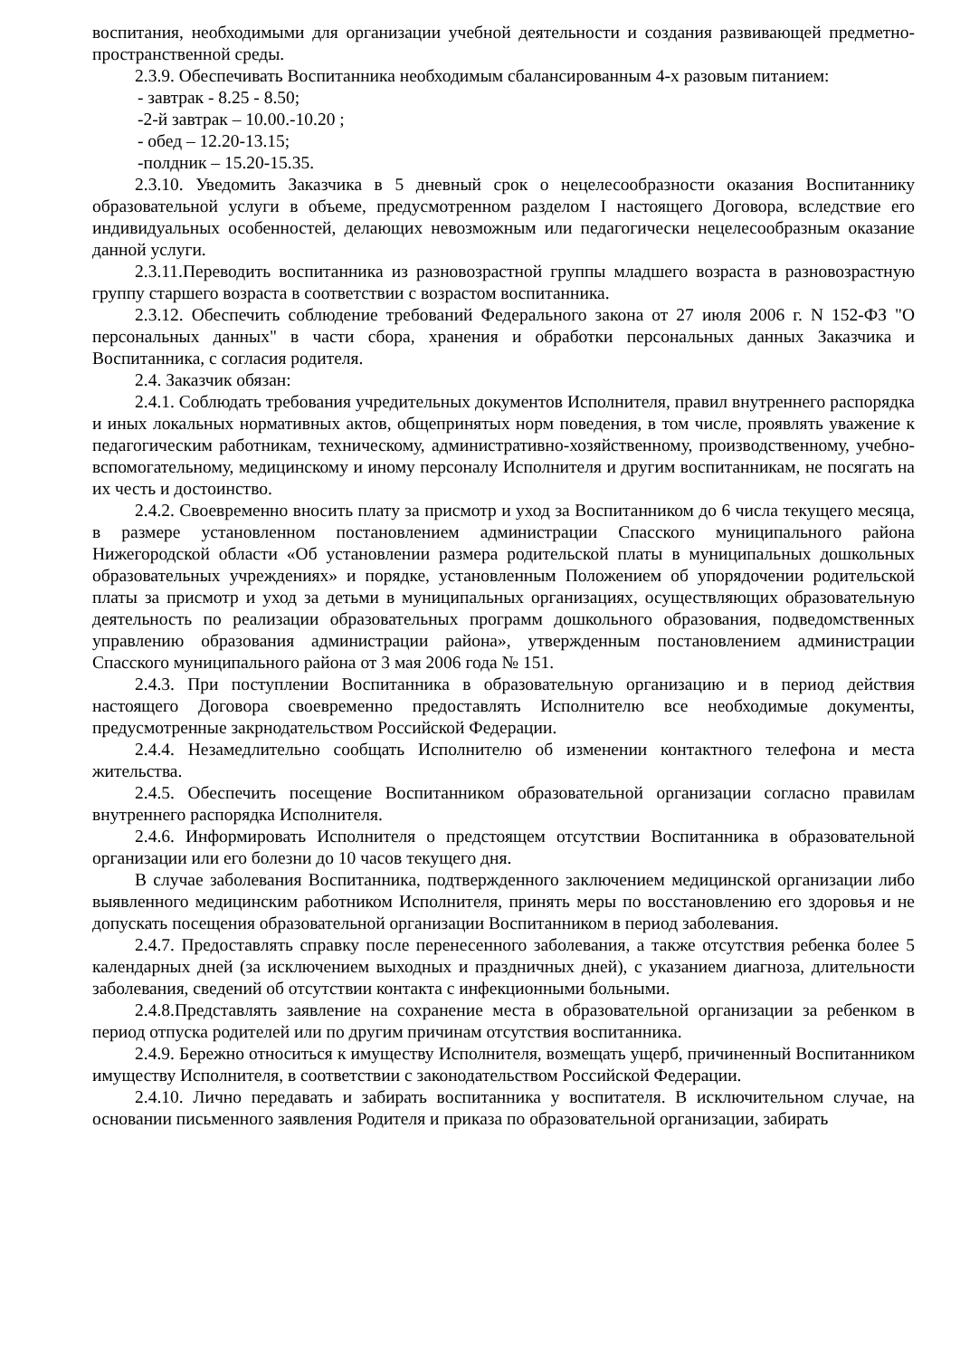воспитания, необходимыми для организации учебной деятельности и создания развивающей предметно-пространственной среды.
2.3.9. Обеспечивать Воспитанника необходимым сбалансированным 4-х разовым питанием:
- завтрак - 8.25 - 8.50;
-2-й завтрак – 10.00.-10.20 ;
- обед – 12.20-13.15;
-полдник – 15.20-15.35.
2.3.10. Уведомить Заказчика в 5 дневный срок о нецелесообразности оказания Воспитаннику образовательной услуги в объеме, предусмотренном разделом I настоящего Договора, вследствие его индивидуальных особенностей, делающих невозможным или педагогически нецелесообразным оказание данной услуги.
2.3.11.Переводить воспитанника из разновозрастной группы младшего возраста в разновозрастную группу старшего возраста в соответствии с возрастом воспитанника.
2.3.12. Обеспечить соблюдение требований Федерального закона от 27 июля 2006 г. N 152-ФЗ "О персональных данных" в части сбора, хранения и обработки персональных данных Заказчика и Воспитанника, с согласия родителя.
2.4. Заказчик обязан:
2.4.1. Соблюдать требования учредительных документов Исполнителя, правил внутреннего распорядка и иных локальных нормативных актов, общепринятых норм поведения, в том числе, проявлять уважение к педагогическим работникам, техническому, административно-хозяйственному, производственному, учебно-вспомогательному, медицинскому и иному персоналу Исполнителя и другим воспитанникам, не посягать на их честь и достоинство.
2.4.2. Своевременно вносить плату за присмотр и уход за Воспитанником до 6 числа текущего месяца, в размере установленном постановлением администрации Спасского муниципального района Нижегородской области «Об установлении размера родительской платы в муниципальных дошкольных образовательных учреждениях» и порядке, установленным Положением об упорядочении родительской платы за присмотр и уход за детьми в муниципальных организациях, осуществляющих образовательную деятельность по реализации образовательных программ дошкольного образования, подведомственных управлению образования администрации района», утвержденным постановлением администрации Спасского муниципального района от 3 мая 2006 года № 151.
2.4.3. При поступлении Воспитанника в образовательную организацию и в период действия настоящего Договора своевременно предоставлять Исполнителю все необходимые документы, предусмотренные закрнодательством Российской Федерации.
2.4.4. Незамедлительно сообщать Исполнителю об изменении контактного телефона и места жительства.
2.4.5. Обеспечить посещение Воспитанником образовательной организации согласно правилам внутреннего распорядка Исполнителя.
2.4.6. Информировать Исполнителя о предстоящем отсутствии Воспитанника в образовательной организации или его болезни до 10 часов текущего дня.
В случае заболевания Воспитанника, подтвержденного заключением медицинской организации либо выявленного медицинским работником Исполнителя, принять меры по восстановлению его здоровья и не допускать посещения образовательной организации Воспитанником в период заболевания.
2.4.7. Предоставлять справку после перенесенного заболевания, а также отсутствия ребенка более 5 календарных дней (за исключением выходных и праздничных дней), с указанием диагноза, длительности заболевания, сведений об отсутствии контакта с инфекционными больными.
2.4.8.Представлять заявление на сохранение места в образовательной организации за ребенком в период отпуска родителей или по другим причинам отсутствия воспитанника.
2.4.9. Бережно относиться к имуществу Исполнителя, возмещать ущерб, причиненный Воспитанником имуществу Исполнителя, в соответствии с законодательством Российской Федерации.
2.4.10. Лично передавать и забирать воспитанника у воспитателя. В исключительном случае, на основании письменного заявления Родителя и приказа по образовательной организации, забирать